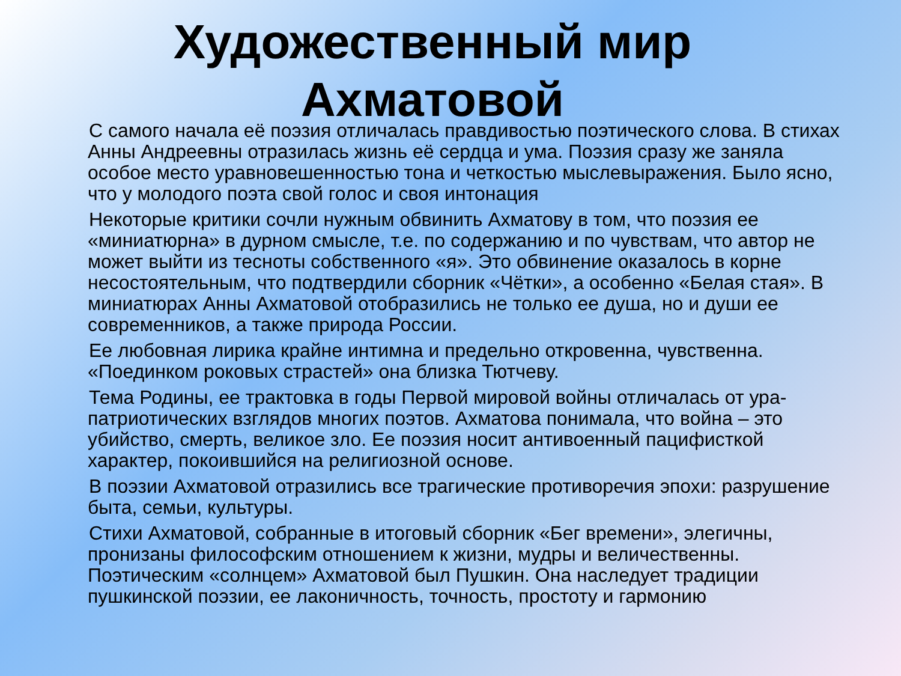Художественный мир
Ахматовой
С самого начала её поэзия отличалась правдивостью поэтического слова. В стихах Анны Андреевны отразилась жизнь её сердца и ума. Поэзия сразу же заняла особое место уравновешенностью тона и четкостью мыслевыражения. Было ясно, что у молодого поэта свой голос и своя интонация
Некоторые критики сочли нужным обвинить Ахматову в том, что поэзия ее «миниатюрна» в дурном смысле, т.е. по содержанию и по чувствам, что автор не может выйти из тесноты собственного «я». Это обвинение оказалось в корне несостоятельным, что подтвердили сборник «Чётки», а особенно «Белая стая». В миниатюрах Анны Ахматовой отобразились не только ее душа, но и души ее современников, а также природа России.
Ее любовная лирика крайне интимна и предельно откровенна, чувственна. «Поединком роковых страстей» она близка Тютчеву.
Тема Родины, ее трактовка в годы Первой мировой войны отличалась от ура-патриотических взглядов многих поэтов. Ахматова понимала, что война – это убийство, смерть, великое зло. Ее поэзия носит антивоенный пацифисткой характер, покоившийся на религиозной основе.
В поэзии Ахматовой отразились все трагические противоречия эпохи: разрушение быта, семьи, культуры.
Стихи Ахматовой, собранные в итоговый сборник «Бег времени», элегичны, пронизаны философским отношением к жизни, мудры и величественны. Поэтическим «солнцем» Ахматовой был Пушкин. Она наследует традиции пушкинской поэзии, ее лаконичность, точность, простоту и гармонию